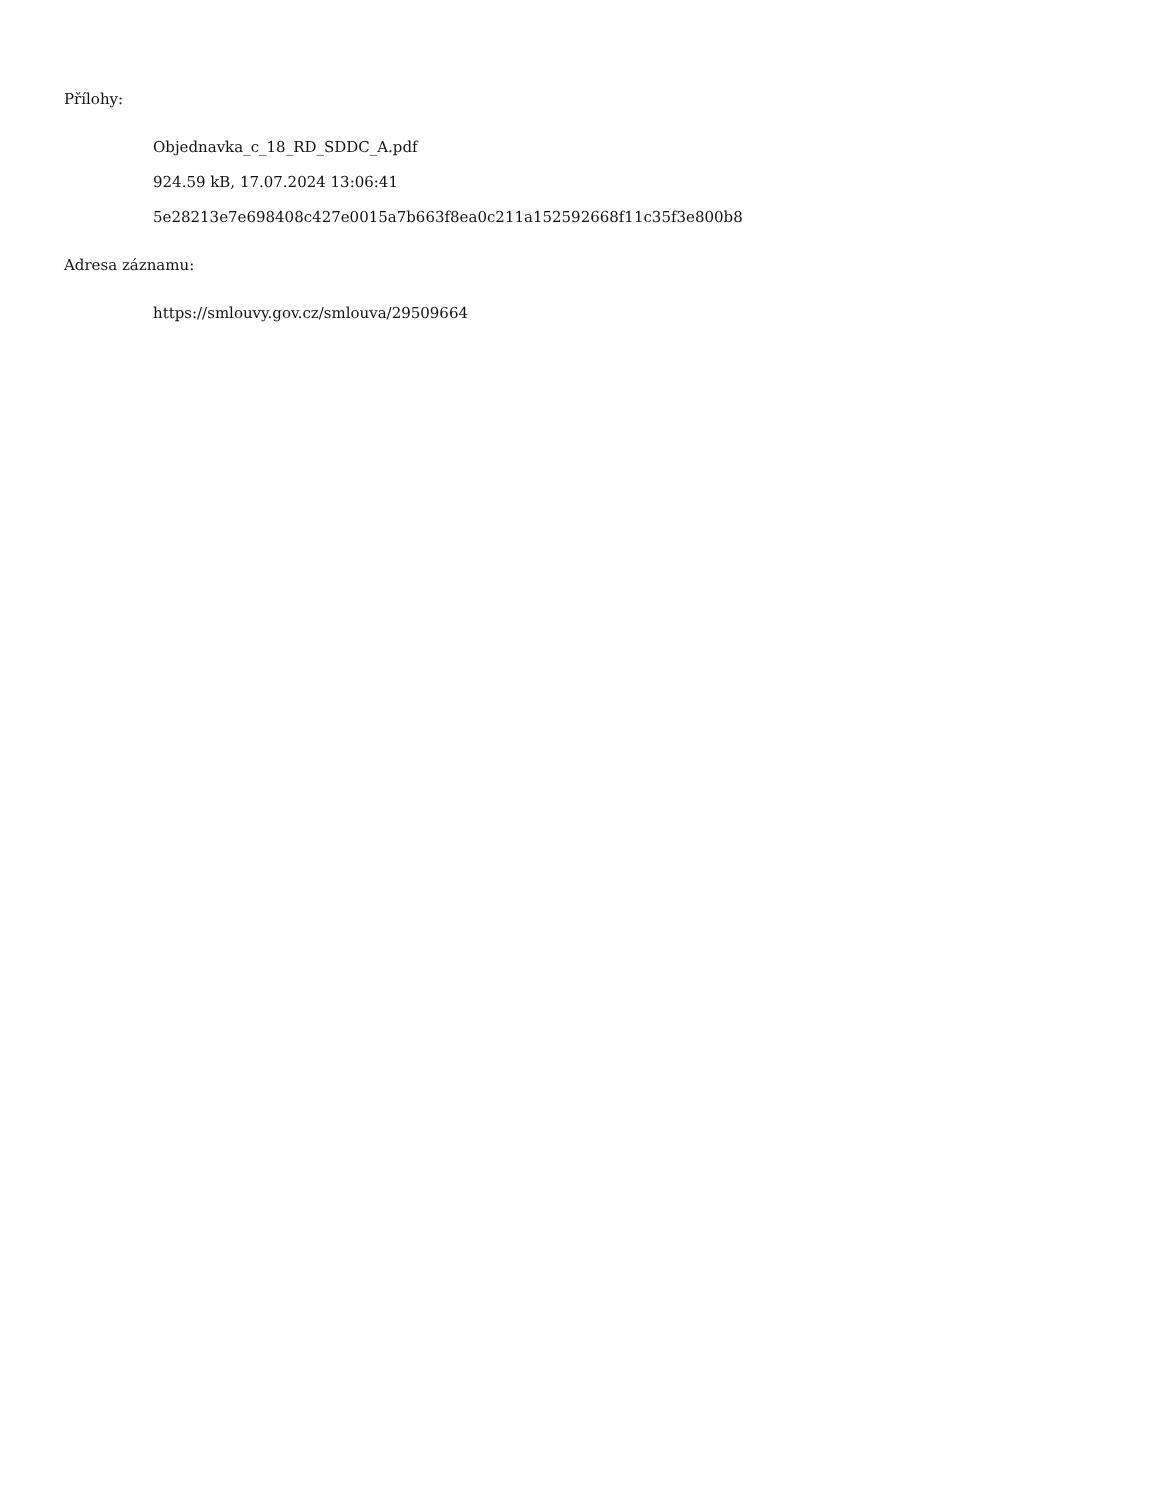Přílohy:
Objednavka_c_18_RD_SDDC_A.pdf
924.59 kB, 17.07.2024 13:06:41
5e28213e7e698408c427e0015a7b663f8ea0c211a152592668f11c35f3e800b8
Adresa záznamu:
https://smlouvy.gov.cz/smlouva/29509664